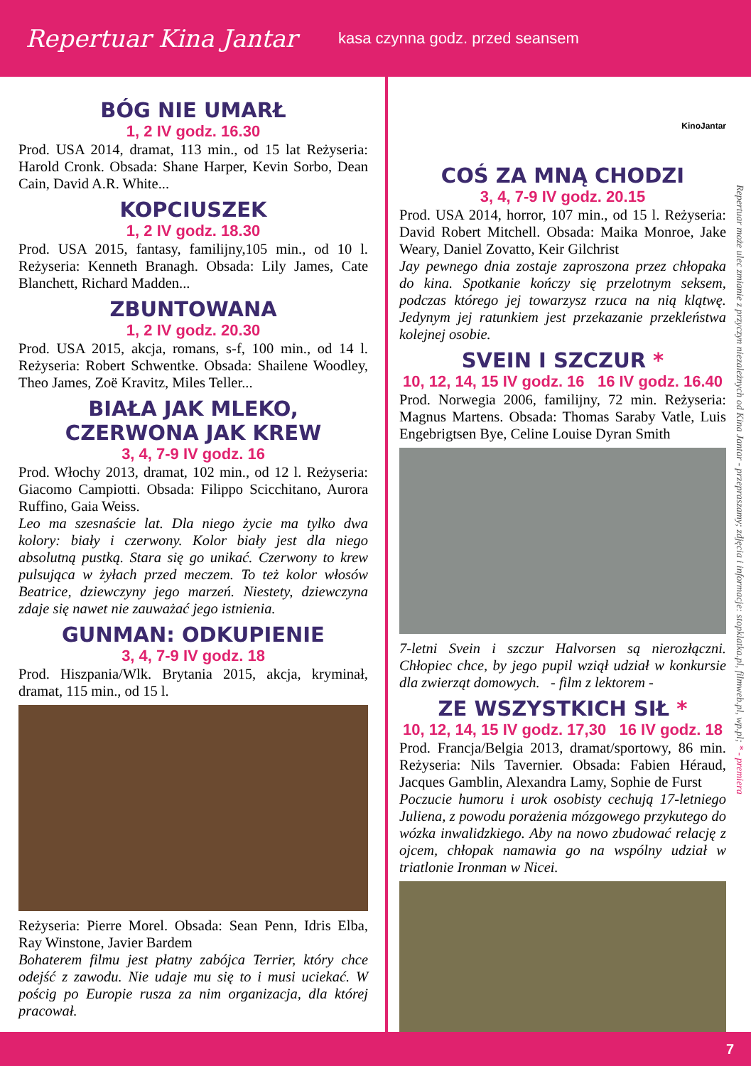Repertuar Kina Jantar
kasa czynna godz. przed seansem
BÓG NIE UMARŁ
1, 2 IV godz. 16.30
Prod. USA 2014, dramat, 113 min., od 15 lat Reżyseria: Harold Cronk. Obsada: Shane Harper, Kevin Sorbo, Dean Cain, David A.R. White...
KOPCIUSZEK
1, 2 IV godz. 18.30
Prod. USA 2015, fantasy, familijny,105 min., od 10 l. Reżyseria: Kenneth Branagh. Obsada: Lily James, Cate Blanchett, Richard Madden...
ZBUNTOWANA
1, 2 IV godz. 20.30
Prod. USA 2015, akcja, romans, s-f, 100 min., od 14 l. Reżyseria: Robert Schwentke. Obsada: Shailene Woodley, Theo James, Zoë Kravitz, Miles Teller...
BIAŁA JAK MLEKO, CZERWONA JAK KREW
3, 4, 7-9 IV godz. 16
Prod. Włochy 2013, dramat, 102 min., od 12 l. Reżyseria: Giacomo Campiotti. Obsada: Filippo Scicchitano, Aurora Ruffino, Gaia Weiss.
Leo ma szesnaście lat. Dla niego życie ma tylko dwa kolory: biały i czerwony. Kolor biały jest dla niego absolutną pustką. Stara się go unikać. Czerwony to krew pulsująca w żyłach przed meczem. To też kolor włosów Beatrice, dziewczyny jego marzeń. Niestety, dziewczyna zdaje się nawet nie zauważać jego istnienia.
GUNMAN: ODKUPIENIE
3, 4, 7-9 IV godz. 18
Prod. Hiszpania/Wlk. Brytania 2015, akcja, kryminał, dramat, 115 min., od 15 l.
Reżyseria: Pierre Morel. Obsada: Sean Penn, Idris Elba, Ray Winstone, Javier Bardem
Bohaterem filmu jest płatny zabójca Terrier, który chce odejść z zawodu. Nie udaje mu się to i musi uciekać. W pościg po Europie rusza za nim organizacja, dla której pracował.
KinoJantar
COŚ ZA MNĄ CHODZI
3, 4, 7-9 IV godz. 20.15
Prod. USA 2014, horror, 107 min., od 15 l. Reżyseria: David Robert Mitchell. Obsada: Maika Monroe, Jake Weary, Daniel Zovatto, Keir Gilchrist
Jay pewnego dnia zostaje zaproszona przez chłopaka do kina. Spotkanie kończy się przelotnym seksem, podczas którego jej towarzysz rzuca na nią klątwę. Jedynym jej ratunkiem jest przekazanie przekleństwa kolejnej osobie.
SVEIN I SZCZUR *
10, 12, 14, 15 IV godz. 16 16 IV godz. 16.40
Prod. Norwegia 2006, familijny, 72 min. Reżyseria: Magnus Martens. Obsada: Thomas Saraby Vatle, Luis Engebrigtsen Bye, Celine Louise Dyran Smith
7-letni Svein i szczur Halvorsen są nierozłączni. Chłopiec chce, by jego pupil wziął udział w konkursie dla zwierząt domowych. - film z lektorem -
ZE WSZYSTKICH SIŁ *
10, 12, 14, 15 IV godz. 17,30 16 IV godz. 18
Prod. Francja/Belgia 2013, dramat/sportowy, 86 min. Reżyseria: Nils Tavernier. Obsada: Fabien Héraud, Jacques Gamblin, Alexandra Lamy, Sophie de Furst
Poczucie humoru i urok osobisty cechują 17-letniego Juliena, z powodu porażenia mózgowego przykutego do wózka inwalidzkiego. Aby na nowo zbudować relację z ojcem, chłopak namawia go na wspólny udział w triatlonie Ironman w Nicei.
Repertuar może ulec zmianie z przyczyn niezależnych od Kina Jantar - przepraszamy; zdjęcia i informacje: stopklatka.pl, filmweb.pl, wp.pl; * - premiera
7